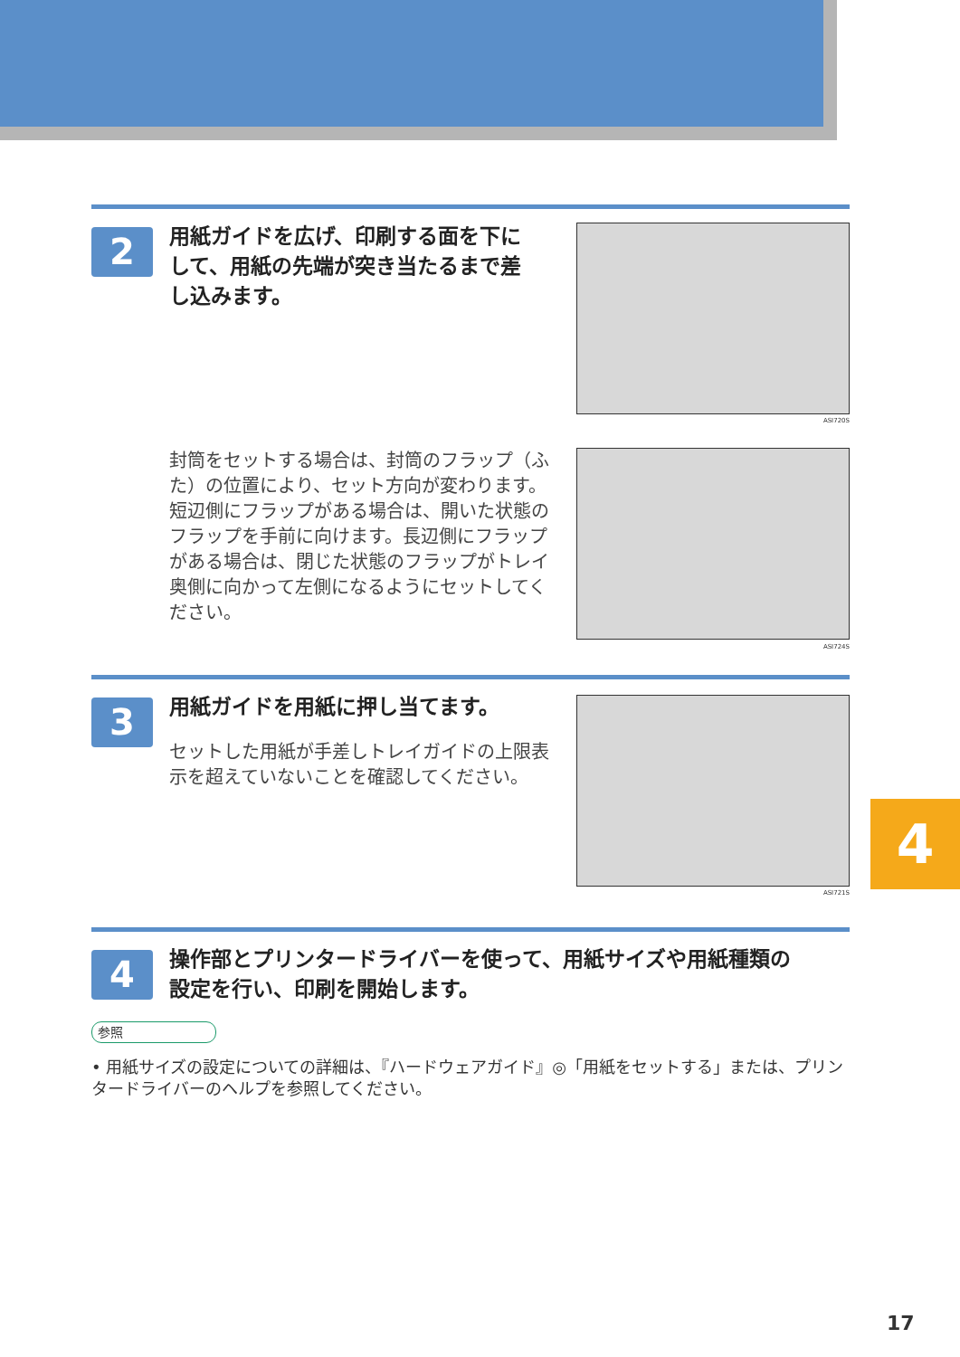2
用紙ガイドを広げ、印刷する面を下に
して、用紙の先端が突き当たるまで差
し込みます。
ASI720S
封筒をセットする場合は、封筒のフラップ（ふた）の位置により、セット方向が変わります。短辺側にフラップがある場合は、開いた状態のフラップを手前に向けます。長辺側にフラップがある場合は、閉じた状態のフラップがトレイ奥側に向かって左側になるようにセットしてください。
ASI724S
3 用紙ガイドを用紙に押し当てます。
セットした用紙が手差しトレイガイドの上限表示を超えていないことを確認してください。
ASI721S
4
操作部とプリンタードライバーを使って、用紙サイズや用紙種類の
設定を行い、印刷を開始します。
参照
• 用紙サイズの設定についての詳細は、『ハードウェアガイド』◎「用紙をセットする」または、プリンタードライバーのヘルプを参照してください。
4
17